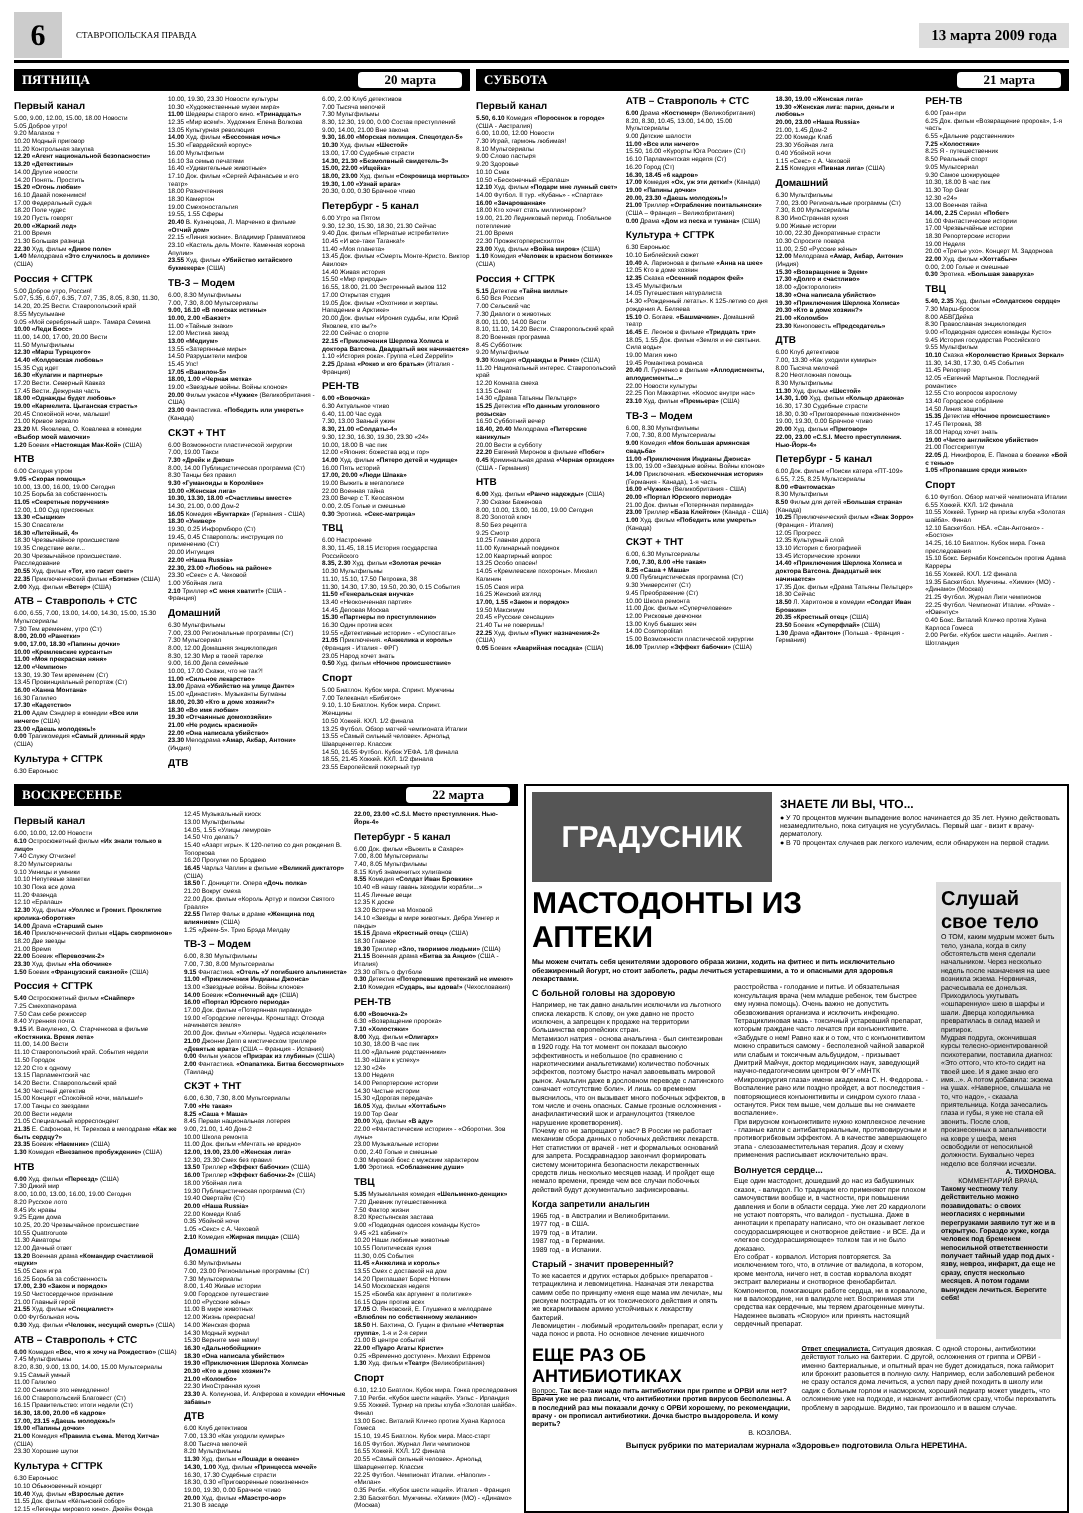6
СТАВРОПОЛЬСКАЯ ПРАВДА
13 марта 2009 года
ПЯТНИЦА 20 марта
Первый канал
5.00, 9.00, 12.00, 15.00, 18.00 Новости
5.05 Доброе утро!
9.20 Малахов +
10.20 Модный приговор
11.20 Контрольная закупка
12.20 «Агент национальной безопасности»
13.20 «Детективы»
14.00 Другие новости
14.20 Понять. Простить
15.20 «Огонь любви»
16.10 Давай поженимся!
17.00 Федеральный судья
18.20 Поле чудес
19.20 Пусть говорят
20.00 «Жаркий лед»
21.00 Время
21.30 Большая разница
22.30 Худ. фильм «Дикое поле»
1.40 Мелодрама «Это случилось в долине» (США)
Россия + СГТРК
5.00 Доброе утро, Россия!
5.07, 5.35, 6.07, 6.35, 7.07, 7.35, 8.05, 8.30, 11.30, 14.20, 20.25 Вести. Ставропольский край
8.55 Мусульмане
9.05 «Мой серебряный шар». Тамара Семина
10.00 «Леди Босс»
11.00, 14.00, 17.00, 20.00 Вести
11.50 Мультфильмы
12.30 «Марш Турецкого»
14.40 «Колдовская любовь»
15.35 Суд идет
16.30 «Кулагин и партнеры»
17.20 Вести. Северный Кавказ
17.45 Вести. Дежурная часть
18.00 «Однажды будет любовь»
19.00 «Кармелита. Цыганская страсть»
20.45 Спокойной ночи, малыши!
21.00 Кривое зеркало
23.20 М. Яковлева, О. Ковалева в комедии «Выбор моей мамочки»
1.20 Боевик «Настоящая Мак-Кой» (США)
НТВ
6.00 Сегодня утром
9.05 «Скорая помощь»
10.00, 13.00, 16.00, 19.00 Сегодня
10.25 Борьба за собственность
11.05 «Секретные поручения»
12.00, 1.00 Суд присяжных
13.30 «Сыщики»
15.30 Спасатели
16.30 «Литейный, 4»
18.30 Чрезвычайное происшествие
19.35 Следствие вели...
20.30 Чрезвычайное происшествие. Расследование
20.55 Худ. фильм «Тот, кто гасит свет»
22.35 Приключенческий фильм «Бэтмэн» (США)
2.00 Худ. фильм «Ветер» (США)
АТВ – Ставрополь + СТС
6.00, 6.55, 7.00, 13.00, 14.00, 14.30, 15.00, 15.30 Мультсериалы
7.30 Тем временем, утро (Ст)
8.00, 20.00 «Ранетки»
9.00, 17.00, 18.30 «Папины дочки»
10.00 «Кремлевские курсанты»
11.00 «Моя прекрасная няня»
12.00 «Чемпион»
13.30, 19.30 Тем временем (Ст)
13.45 Провинциальный репортаж (Ст)
16.00 «Ханна Монтана»
16.30 Галилео
17.30 «Кадетство»
21.00 Адам Сэндлер в комедии «Все или ничего» (США)
23.00 «Даешь молодежь!»
0.00 Трагикомедия «Самый длинный ярд» (США)
Культура + СГТРК
6.30 Евроньюс
10.00, 19.30, 23.30 Новости культуры
10.30 «Художественные музеи мира»
11.00 Шедевры старого кино. «Тринадцать»
12.35 «Мир всем!». Художник Елена Волкова
13.05 Культурная революция
14.00 Худ. фильм «Бессонная ночь»
15.30 «Гвардейский корпус»
16.00 Мультфильм
16.10 За семью печатями
16.40 «Удивительные животные»
17.10 Док. фильм «Сергей Афанасьев и его театр»
18.00 Разночтения
18.30 Камертон
19.00 Смехоностальгия
19.55, 1.55 Сферы
20.40 В. Кузнецова, Л. Марченко в фильме «Отчий дом»
22.15 «Линия жизни». Владимир Грамматиков
23.10 «Кастель дель Монте. Каменная корона Апулии»
23.55 Худ. фильм «Убийство китайского букмекера» (США)
ТВ-3 – Модем
6.00, 8.30 Мультфильмы
7.00, 7.30, 8.00 Мультсериалы
9.00, 16.10 «В поисках истины»
10.00, 2.00 «Баязет»
11.00 «Тайные знаки»
12.00 Мистика звезд
13.00 «Медиум»
13.55 «Затерянные миры»
14.50 Разрушители мифов
15.45 Упс!
17.05 «Вавилон-5»
18.00, 1.00 «Черная метка»
19.00 «Звездные войны. Войны клонов»
20.00 Фильм ужасов «Чужие» (Великобритания - США)
23.00 Фантастика. «Победить или умереть» (Канада)
СКЭТ + ТНТ
6.00 Возможности пластической хирургии
7.00, 19.00 Такси
7.30 «Дрейк и Джош»
8.00, 14.00 Публицистическая программа (Ст)
8.30 Танцы без правил
9.30 «Гуманоиды в Королёве»
10.00 «Женская лига»
10.30, 13.30, 18.00 «Счастливы вместе»
14.30, 21.00, 0.00 Дом-2
16.05 Комедия «Бунтарка» (Германия - США)
18.30 «Универ»
19.30, 0.25 Информбюро (Ст)
19.45, 0.45 Ставрополь: инструкция по применению (Ст)
20.00 Интуиция
22.00 «Наша Russia»
22.30, 23.00 «Любовь на районе»
23.30 «Секс» с А. Чеховой
1.00 Убойная лига
2.10 Триллер «С меня хватит!» (США - Франция)
Домашний
6.30 Мультфильмы
7.00, 23.00 Региональные программы (Ст)
7.30 Мультсериал
8.00, 12.00 Домашняя энциклопедия
8.30, 12.30 Мир в твоей тарелке
9.00, 16.00 Дела семейные
10.00, 17.00 Скажи, что не так?!
11.00 «Сильное лекарство»
13.00 Драма «Убийство на улице Данте»
15.00 «Династия». Музыканты Бутманы
18.00, 20.30 «Кто в доме хозяин?»
18.30 «Во имя любви»
19.30 «Отчаянные домохозяйки»
21.00 «Не родись красивой»
22.00 «Она написала убийство»
23.30 Мелодрама «Амар, Акбар, Антони» (Индия)
ДТВ
6.00, 2.00 Клуб детективов
7.00 Тысяча мелочей
7.30 Мультфильмы
8.30, 12.30, 19.00, 0.00 Состав преступлений
9.00, 14.00, 21.00 Вне закона
9.30, 16.00 «Морская полиция. Спецотдел-5»
10.30 Худ. фильм «Шестой»
13.00, 17.00 Судебные страсти
14.30, 21.30 «Безмолвный свидетель-3»
15.00, 22.00 «Ищейка»
18.00, 23.00 Худ. фильм «Сокровища мертвых»
19.30, 1.00 «Узнай врага»
20.30, 0.00, 0.30 Брачное чтиво
Петербург - 5 канал
6.00 Утро на Пятом
9.30, 12.30, 15.30, 18.30, 21.30 Сейчас
9.40 Док. фильм «Пернатые истребители»
10.45 «И все-таки Таганка!»
11.40 «Моя планета»
13.45 Док. фильм «Смерть Монте-Кристо. Виктор Авилов»
14.40 Живая история
15.50 «Мир природы»
16.55, 18.00, 21.00 Экстренный вызов 112
17.00 Открытая студия
19.05 Док. фильм «Охотники и жертвы. Нападение в Арктике»
20.00 Док. фильм «Ирония судьбы, или Юрий Яковлев, кто вы?»
22.00 Сейчас о спорте
22.15 «Приключения Шерлока Холмса и доктора Ватсона. Двадцатый век начинается»
1.10 «История рока». Группа «Led Zeppelin»
2.25 Драма «Рокко и его братья» (Италия - Франция)
РЕН-ТВ
6.00 «Вовочка»
6.30 Актуальное чтиво
6.40, 11.00 Час суда
7.30, 13.00 Званый ужин
8.30, 21.00 «Солдаты-4»
9.30, 12.30, 16.30, 19.30, 23.30 «24»
10.00, 18.00 В час пик
12.00 «Япония: божества вод и гор»
14.00 Худ. фильм «Пятеро детей и чудище»
16.00 Пять историй
17.00, 20.00 «Люди Шпака»
19.00 Выжить в мегаполисе
22.00 Военная тайна
23.00 Вечер с Т. Кеосаяном
0.00, 2.05 Голые и смешные
0.30 Эротика. «Секс-матрица»
ТВЦ
6.00 Настроение
8.30, 11.45, 18.15 История государства Российского
8.35, 2.30 Худ. фильм «Золотая речка»
10.30 Мультфильмы
11.10, 15.10, 17.50 Петровка, 38
11.30, 14.30, 17.30, 19.50, 20.30, 0.15 События
11.50 «Генеральская внучка»
13.40 «Неоконченная партия»
14.45 Деловая Москва
15.30 «Партнеры по преступлению»
16.30 Один против всех
19.55 «Детективные истории» - «Супостаты»
21.05 Приключения. «Анжелика и король» (Франция - Италия - ФРГ)
23.05 Народ хочет знать
0.50 Худ. фильм «Ночное происшествие»
Спорт
5.00 Биатлон. Кубок мира. Спринт. Мужчины
7.00 Телеканал «Бибигон»
9.10, 1.10 Биатлон. Кубок мира. Спринт. Женщины
10.50 Хоккей. КХЛ. 1/2 финала
13.25 Футбол. Обзор матчей чемпионата Италии
13.55 «Самый сильный человек». Арнольд Шварценеггер. Классик
14.50, 16.55 Футбол. Кубок УЕФА. 1/8 финала
18.55, 21.45 Хоккей. КХЛ. 1/2 финала
23.55 Европейский покерный тур
СУББОТА 21 марта
Первый канал
5.50, 6.10 Комедия «Поросенок в городе» (США - Австралия)
6.00, 10.00, 12.00 Новости
7.30 Играй, гармонь любимая!
8.10 Мультсериалы
9.00 Слово пастыря
9.20 Здоровье
10.10 Смак
10.50 «Бесконечный «Ералаш»
12.10 Худ. фильм «Подари мне лунный свет»
14.00 Футбол. II тур. «Кубань» - «Спартак»
16.00 «Зачарованная»
18.00 Кто хочет стать миллионером?
19.00, 21.20 Ледниковый период. Глобальное потепление
21.00 Время
22.30 Прожекторперисхилтон
23.00 Худ. фильм «Война миров» (США)
1.10 Комедия «Человек в красном ботинке» (США)
Россия + СГТРК
5.15 Детектив «Тайна виллы»
6.50 Вся Россия
7.00 Сельский час
7.30 Диалоги о животных
8.00, 11.00, 14.00 Вести
8.10, 11.10, 14.20 Вести. Ставропольский край
8.20 Военная программа
8.45 Субботник
9.20 Мультфильм
9.30 Комедия «Однажды в Риме» (США)
11.20 Национальный интерес. Ставропольский край
12.20 Комната смеха
13.15 Сенат
14.30 «Драма Татьяны Пельтцер»
15.25 Детектив «По данным уголовного розыска»
16.50 Субботний вечер
18.40, 20.40 Мелодрама «Питерские каникулы»
20.00 Вести в субботу
22.20 Евгений Миронов в фильме «Побег»
0.45 Криминальная драма «Черная орхидея» (США - Германия)
НТВ
6.00 Худ. фильм «Ранчо надежды» (США)
7.30 Сказки Баженова
8.00, 10.00, 13.00, 16.00, 19.00 Сегодня
8.20 Золотой ключ
8.50 Без рецепта
9.25 Смотр
10.25 Главная дорога
11.00 Кулинарный поединок
12.00 Квартирный вопрос
13.25 Особо опасен!
14.05 «Кремлевские похороны». Михаил Калинин
15.05 Своя игра
16.25 Женский взгляд
17.00, 1.55 «Закон и порядок»
19.50 Максимум
20.45 «Русские сенсации»
21.40 Ты не поверишь!
22.25 Худ. фильм «Пункт назначения-2» (США)
0.05 Боевик «Аварийная посадка» (США)
АТВ – Ставрополь + СТС
6.00 Драма «Костюмер» (Великобритания)
8.20, 8.30, 10.45, 13.00, 14.00, 15.00 Мультсериалы
9.00 Детские шалости
11.00 «Все или ничего»
15.50, 16.00 «Курорты Юга России» (Ст)
16.10 Парламентская неделя (Ст)
16.20 Город (Ст)
16.30, 18.45 «6 кадров»
17.00 Комедия «Ох, уж эти детки!» (Канада)
19.00 «Папины дочки»
20.00, 23.30 «Даешь молодежь!»
21.00 Триллер «Ограбление поитальянски» (США – Франция – Великобритания)
0.00 Драма «Дом из песка и тумана» (США)
Культура + СГТРК
6.30 Евроньюс
10.10 Библейский сюжет
10.40 А. Ларионова в фильме «Анна на шее»
12.05 Кто в доме хозяин
12.35 Сказка «Осенний подарок фей»
13.45 Мультфильм
14.05 Путешествия натуралиста
14.30 «Рожденный летать». К 125-летию со дня рождения А. Беляева
15.10 О. Богаев. «Башмачкин». Домашний театр
16.45 Е. Леонов в фильме «Тридцать три»
18.05, 1.55 Док. фильм «Земля и ее святыни. Сила воды»
19.00 Магия кино
19.45 Романтика романса
20.40 Л. Гурченко в фильме «Аплодисменты, аплодисменты...»
22.00 Новости культуры
22.25 Пол Маккартни. «Космос внутри нас»
23.10 Худ. фильм «Премьера» (США)
ТВ-3 – Модем
6.00, 8.30 Мультфильмы
7.00, 7.30, 8.00 Мультсериалы
9.00 Комедия «Моя большая армянская свадьба»
11.00 «Приключения Индианы Джонса»
13.00, 19.00 «Звездные войны. Войны клонов»
14.00 Приключения. «Бесконечная история» (Германия - Канада), 1-я часть
16.00 «Чужие» (Великобритания - США)
20.00 «Портал Юрского периода»
21.00 Док. фильм «Потерянная пирамида»
23.00 Триллер «База Клейтон» (Канада - США)
1.00 Худ. фильм «Победить или умереть» (Канада)
СКЭТ + ТНТ
6.00, 6.30 Мультсериалы
7.00, 7.30, 8.00 «Не такая»
8.25 «Саша + Маша»
9.00 Публицистическая программа (Ст)
9.30 Университет (Ст)
9.45 Преображение (Ст)
10.00 Школа ремонта
11.00 Док. фильм «Суперчеловеки»
12.00 Рисковые девчонки
13.00 Клуб бывших жен
14.00 Cosmopolitan
15.00 Возможности пластической хирургии
16.00 Триллер «Эффект бабочки» (США)
18.30, 19.00 «Женская лига»
19.30 «Женская лига: парни, деньги и любовь»
20.00, 23.00 «Наша Russia»
21.00, 1.45 Дом-2
22.00 Комеди Клаб
23.30 Убойная лига
0.40 Убойной ночи
1.15 «Секс» с А. Чеховой
2.15 Комедия «Пивная лига» (США)
Домашний
6.30 Мультфильмы
7.00, 23.00 Региональные программы (Ст)
7.30, 8.00 Мультсериалы
8.30 ИноСтранная кухня
9.00 Живые истории
10.00, 22.30 Декоративные страсти
10.30 Спросите повара
11.00, 2.50 «Русские жёны»
12.00 Мелодрама «Амар, Акбар, Антони» (Индия)
15.30 «Возвращение в Эдем»
17.30 «Долго и счастливо»
18.00 «Доктороло­гия»
18.30 «Она написала убийство»
19.30 «Приключения Шерлока Холмса»
20.30 «Кто в доме хозяин?»
21.00 «Коломбо»
23.30 Киноповесть «Председатель»
ДТВ
6.00 Клуб детективов
7.00, 13.30 «Как уходили кумиры»
8.00 Тысяча мелочей
8.20 Неотложная помощь
8.30 Мультфильмы
11.30 Худ. фильм «Шестой»
14.30, 1.00 Худ. фильм «Кольцо дракона»
16.30, 17.30 Судебные страсти
18.30, 0.30 «Приговоренные пожизненно»
19.00, 19.30, 0.00 Брачное чтиво
20.00 Худ. фильм «Приговор»
22.00, 23.00 «C.S.I. Место преступления. Нью-Йорк-4»
Петербург - 5 канал
6.00 Док. фильм «Поиски катера «ПТ-109»
6.55, 7.25, 8.25 Мультсериалы
8.00 «Фантомаска»
8.30 Мультфильм
8.50 Фильм для детей «Большая страна» (Канада)
10.25 Приключенческий фильм «Знак Зорро» (Франция - Италия)
12.05 Прогресс
12.35 Культурный слой
13.10 История с биографией
13.45 Исторические хроники
14.40 «Приключения Шерлока Холмса и доктора Ватсона. Двадцатый век начинается»
17.35 Док. фильм «Драма Татьяны Пельтцер»
18.30 Сейчас
18.50 Л. Харитонов в комедии «Солдат Иван Бровкин»
20.35 «Крестный отец» (США)
23.50 Боевик «Суперфлай» (США)
1.30 Драма «Дантон» (Польша - Франция - Германия)
РЕН-ТВ
6.00 Гран-при
6.25 Док. фильм «Возвращение пророка», 1-я часть
6.55 «Дальние родственники»
7.25 «Холостяки»
8.25 Я - путешественник
8.50 Реальный спорт
9.05 Мультсериал
9.30 Самое шокирующее
10.30, 18.00 В час пик
11.30 Top Gear
12.30 «24»
13.00 Военная тайна
14.00, 2.25 Сериал «Побег»
16.00 Фантастические истории
17.00 Чрезвычайные истории
18.30 Репортерские истории
19.00 Неделя
20.00 «Третье ухо». Концерт М. Задорнова
22.00 Худ. фильм «Хоттабыч»
0.00, 2.00 Голые и смешные
0.30 Эротика. «Большая заваруха»
ТВЦ
5.40, 2.35 Худ. фильм «Солдатское сердце»
7.30 Марш-бросок
8.00 АБВГДейка
8.30 Православная энциклопедия
9.00 «Подводная одиссея команды Кусто»
9.45 История государства Российского
9.55 Мультфильм
10.10 Сказка «Королевство Кривых Зеркал»
11.30, 14.30, 17.30, 0.45 События
11.45 Репортер
12.05 «Евгений Мартынов. Последний романтик»
12.55 Сто вопросов взрослому
13.40 Городское собрание
14.50 Линия защиты
15.35 Детектив «Ночное происшествие»
17.45 Петровка, 38
18.00 Народ хочет знать
19.00 «Чисто английское убийство»
21.00 Постскриптум
22.05 Д. Никифоров, Е. Панова в боевике «Бой с тенью»
1.05 «Пропавшие среди живых»
Спорт
6.10 Футбол. Обзор матчей чемпионата Италии
6.55 Хоккей. КХЛ. 1/2 финала
10.55 Хоккей. Турнир на призы клуба «Золотая шайба». Финал
12.10 Баскетбол. НБА. «Сан-Антонио» - «Бостон»
14.25, 16.10 Биатлон. Кубок мира. Гонка преследования
15.10 Бокс. Бернаби Консепсьон против Адама Карреры
16.55 Хоккей. КХЛ. 1/2 финала
19.35 Баскетбол. Мужчины. «Химки» (МО) - «Динамо» (Москва)
21.25 Футбол. Журнал Лиги чемпионов
22.25 Футбол. Чемпионат Италии. «Рома» - «Ювентус»
0.40 Бокс. Виталий Кличко против Хуана Карлоса Гомеса
2.00 Регби. «Кубок шести наций». Англия - Шотландия
ВОСКРЕСЕНЬЕ 22 марта
Первый канал
6.00, 10.00, 12.00 Новости
6.10 Остросюжетный фильм «Их знали только в лицо»
7.40 Служу Отчизне!
8.20 Мультсериалы
9.10 Умницы и умники
10.10 Непутевые заметки
10.30 Пока все дома
11.20 Фазенда
12.10 «Ералаш»
12.30 Худ. фильм «Уоллес и Громит. Проклятие кролика-оборотня»
14.00 Драма «Старший сын»
16.40 Приключенческий фильм «Царь скорпионов»
18.20 Две звезды
21.00 Время
22.00 Боевик «Перевозчик-2»
23.30 Худ. фильм «На обочине»
1.50 Боевик «Французский связной» (США)
Россия + СГТРК
5.40 Остросюжетный фильм «Снайпер»
7.25 Смехопанорама
7.50 Сам себе режиссер
8.40 Утренняя почта
9.15 И. Вакуленко, О. Старченкова в фильме «Костяника. Время лета»
11.00, 14.00 Вести
11.10 Ставропольский край. События недели
11.50 Городок
12.20 Сто к одному
13.15 Парламентский час
14.20 Вести. Ставропольский край
14.30 Честный детектив
15.00 Концерт «Спокойной ночи, малыши!»
17.00 Танцы со звездами
20.00 Вести недели
21.05 Специальный корреспондент
21.35 Е. Сафонова, Н. Терехова в мелодраме «Как же быть сердцу?»
23.35 Боевик «Наемник» (США)
1.30 Комедия «Внезапное пробуждение» (США)
НТВ
6.00 Худ. фильм «Переезд» (США)
7.30 Дикий мир
8.00, 10.00, 13.00, 16.00, 19.00 Сегодня
8.20 Русское лото
8.45 Их нравы
9.25 Едим дома
10.25, 20.20 Чрезвычайное происшествие
10.55 Quattroruote
11.30 Авиаторы
12.00 Дачный ответ
13.20 Военная драма «Командир счастливой «щуки»
15.05 Своя игра
16.25 Борьба за собственность
17.00, 2.30 «Закон и порядок»
19.50 Чистосердечное признание
21.00 Главный герой
21.55 Худ. фильм «Специалист»
0.00 Футбольная ночь
0.30 Худ. фильм «Человек, несущий смерть» (США)
АТВ – Ставрополь + СТС
6.00 Комедия «Все, что я хочу на Рождество» (США)
7.45 Мультфильмы
8.20, 8.30, 9.00, 13.00, 14.00, 15.00 Мультсериалы
9.15 Самый умный
11.00 Галилео
12.00 Снимите это немедленно!
16.00 Ставропольский Благовест (Ст)
16.15 Правительство: итоги недели (Ст)
16.30, 18.00, 20.00 «6 кадров»
17.00, 23.15 «Даешь молодежь!»
19.00 «Папины дочки»
21.00 Комедия «Правила съема. Метод Хитча» (США)
23.30 Хорошие шутки
Культура + СГТРК
6.30 Евроньюс
10.10 Обыкновенный концерт
10.40 Худ. фильм «Взрослые дети»
11.55 Док. фильм «Кёльнский собор»
12.15 «Легенды мирового кино». Джейн Фонда
12.45 Музыкальный киоск
13.00 Мультфильмы
14.05, 1.55 «Улицы лемуров»
14.50 Что делать?
15.40 «Азарт игры». К 120-летию со дня рождения В. Топоркова
16.20 Прогулки по Бродвею
16.45 Чарльз Чаплин в фильме «Великий диктатор» (США)
18.50 Г. Доницетти. Опера «Дочь полка»
21.20 Вокруг смеха
22.00 Док. фильм «Король Артур и поиски Святого Грааля»
22.55 Питер Фальк в драме «Женщина под влиянием» (США)
1.25 «Джем-5». Трио Брэда Мелдау
ТВ-3 – Модем
6.00, 8.30 Мультфильмы
7.00, 7.30, 8.00 Мультсериалы
9.15 Фантастика. «Отель «У погибшего альпиниста»
11.00 «Приключения Индианы Джонса»
13.00 «Звездные войны. Войны клонов»
14.00 Боевик «Солнечный ад» (США)
16.00 «Портал Юрского периода»
17.00 Док. фильм «Потерянная пирамида»
19.00 «Городские легенды. Кронштадт. Отсюда начинается земля»
20.00 Док. фильм «Хилеры. Чудеса исцеления»
21.00 Джонни Депп в мистическом триллере «Девятые врата» (США – Франция - Испания)
0.00 Фильм ужасов «Призрак из глубины» (США)
2.00 Фантастика. «Опапатика. Битва бессмертных» (Таиланд)
СКЭТ + ТНТ
6.00, 6.30, 7.30, 8.00 Мультсериалы
7.00 «Не такая»
8.25 «Саша + Маша»
8.45 Первая национальная лотерея
9.00, 21.00, 1.40 Дом-2
10.00 Школа ремонта
11.00 Док. фильм «Мечтать не вредно»
12.00, 19.00, 23.00 «Женская лига»
12.30, 23.30 Смех без правил
13.50 Триллер «Эффект бабочки» (США)
16.00 Триллер «Эффект бабочки-2» (США)
18.00 Убойная лига
19.30 Публицистическая программа (Ст)
19.40 Овертайм (Ст)
20.00 «Наша Russia»
22.00 Комеди Клаб
0.35 Убойной ночи
1.05 «Секс» с А. Чеховой
2.10 Комедия «Жирная пицца» (США)
Домашний
6.30 Мультфильмы
7.00, 23.00 Региональные программы (Ст)
7.30 Мультсериалы
8.00, 1.40 Живые истории
9.00 Городское путешествие
10.00 «Русские жёны»
11.00 В мире животных
12.00 Жизнь прекрасна!
14.00 Женская форма
14.30 Модный журнал
15.30 Верните мне маму!
16.30 «Дальнобойщики»
18.30 «Она написала убийство»
19.30 «Приключения Шерлока Холмса»
20.30 «Кто в доме хозяин?»
21.00 «Коломбо»
22.30 ИноСтранная кухня
23.30 А. Колкунова, И. Алферова в комедии «Ночные забавы»
ДТВ
6.00 Клуб детективов
7.00, 13.30 «Как уходили кумиры»
8.00 Тысяча мелочей
8.20 Мультфильмы
11.30 Худ. фильм «Лошади в океане»
14.30, 1.00 Худ. фильм «Принцесса мечей»
16.30, 17.30 Судебные страсти
18.30, 0.30 «Приговоренные пожизненно»
19.00, 19.30, 0.00 Брачное чтиво
20.00 Худ. фильм «Маэстро-вор»
21.30 В засаде
22.00, 23.00 «C.S.I. Место преступления. Нью-Йорк-4»
Петербург - 5 канал
6.00 Док. фильм «Выжить в Сахаре»
7.00, 8.00 Мультсериалы
7.40, 8.05 Мультфильмы
8.15 Клуб знаменитых хулиганов
8.55 Комедия «Солдат Иван Бровкин»
10.40 «В нашу гавань заходили корабли...»
11.45 Личные вещи
12.35 К доске
13.20 Встречи на Моховой
14.10 «Звезды в мире животных. Дебра Уингер и панды»
15.15 Драма «Крестный отец» (США)
18.30 Главное
19.30 Триллер «Зло, творимое людьми» (США)
21.15 Военная драма «Битва за Анцио» (США - Италия)
23.30 оПять о футболе
0.30 Детектив «Потерпевшие претензий не имеют»
2.10 Комедия «Сударь, вы вдова!» (Чехословакия)
РЕН-ТВ
6.00 «Вовочка-2»
6.30 «Возвращение пророка»
7.10 «Холостяки»
8.00 Худ. фильм «Олигарх»
10.30, 18.00 В час пик
11.00 «Дальние родственники»
11.30 «Шаги к успеху»
12.30 «24»
13.00 Неделя
14.00 Репортерские истории
14.30 Чистые истории
15.30 «Дорогая передача»
16.05 Худ. фильм «Хоттабыч»
19.00 Top Gear
20.00 Худ. фильм «В аду»
22.00 «Фантастические истории» - «Оборотни. Зов луны»
23.00 Музыкальные истории
0.00, 2.40 Голые и смешные
0.30 Мировой бокс с мужским характером
1.00 Эротика. «Соблазнение души»
ТВЦ
5.35 Музыкальная комедия «Шельменко-денщик»
7.20 Дневник путешественника
7.50 Фактор жизни
8.20 Крестьянская застава
9.00 «Подводная одиссея команды Кусто»
9.45 «21 кабинет»
10.20 Наши любимые животные
10.55 Политическая кухня
11.30, 0.05 События
11.45 «Анжелика и король»
13.55 Смех с доставкой на дом
14.20 Приглашает Борис Ноткин
14.50 Московская неделя
15.25 «Бомба как аргумент в политике»
16.15 Один против всех
17.05 О. Янковский, Е. Глушенко в мелодраме «Влюблен по собственному желанию»
18.50 Н. Бахтина, О. Гущин в фильме «Четвертая группа», 1-я и 2-я серии
21.00 В центре событий
22.00 «Пуаро Агаты Кристи»
0.25 «Временно доступен». Михаил Ефремов
1.30 Худ. фильм «Театр» (Великобритания)
Спорт
6.10, 12.10 Биатлон. Кубок мира. Гонка преследования
7.10 Регби. «Кубок шести наций». Уэльс - Ирландия
9.55 Хоккей. Турнир на призы клуба «Золотая шайба». Финал
13.00 Бокс. Виталий Кличко против Хуана Карлоса Гомеса
15.10, 19.45 Биатлон. Кубок мира. Масс-старт
16.05 Футбол. Журнал Лиги чемпионов
16.55 Хоккей. КХЛ. 1/2 финала
20.55 «Самый сильный человек». Арнольд Шварценеггер. Классик
22.25 Футбол. Чемпионат Италии. «Наполи» - «Милан»
0.35 Регби. «Кубок шести наций». Италия - Франция
2.30 Баскетбол. Мужчины. «Химки» (МО) - «Динамо» (Москва)
ГРАДУСНИК
ЗНАЕТЕ ЛИ ВЫ, ЧТО...
● У 70 процентов мужчин выпадение волос начинается до 35 лет. Нужно действовать незамедлительно, пока ситуация не усугубилась. Первый шаг - визит к врачу-дерматологу.
● В 70 процентах случаев рак легкого излечим, если обнаружен на первой стадии.
МАСТОДОНТЫ ИЗ АПТЕКИ
Мы можем считать себя ценителями здорового образа жизни, ходить на фитнес и пить исключительно обезжиренный йогурт, но стоит заболеть, рады лечиться устаревшими, а то и опасными для здоровья лекарствами.
С больной головы на здоровую
Например, не так давно анальгин исключили из льготного списка лекарств. К слову, он уже давно не просто исключен, а запрещен к продаже на территории большинства европейских стран.
Метамизол натрия - основа анальгина - был синтезирован в 1920 году. На тот момент он показал высокую эффективность и небольшое (по сравнению с наркотическими анальгетиками) количество побочных эффектов, поэтому быстро начал завоевывать мировой рынок. Анальгин даже в дословном переводе с латинского означает «отсутствие боли». И лишь со временем выяснилось, что он вызывает много побочных эффектов, в том числе и очень опасных. Самые грозные осложнения - анафилактический шок и агранулоцитоз (тяжелое нарушение кроветворения).
Почему его не запрещают у нас? В России не работает механизм сбора данных о побочных действиях лекарств. Нет статистики от врачей - нет и формальных оснований для запрета. Росздравнадзор закончил формировать систему мониторинга безопасности лекарственных средств лишь несколько месяцев назад. И пройдет еще немало времени, прежде чем все случаи побочных действий будут документально зафиксированы.
Когда запретили анальгин
1965 год - в Австралии и Великобритании.
1977 год - в США.
1979 год - в Италии.
1987 год - в Германии.
1989 год - в Испании.
Старый - значит проверенный?
То же касается и других «старых добрых» препаратов - тетрациклина и левомицетина. Назначая эти лекарства самим себе по принципу «меня еще мама им лечила», мы рискуем пострадать от их токсического действия и опять же вскармливаем армию устойчивых к лекарству бактерий.
Левомицетин - любимый «родительский» препарат, если у чада понос и рвота. Но основное лечение кишечного расстройства - голодание и питье. И обязательная консультация врача (чем младше ребенок, тем быстрее ему нужна помощь). Очень важно не допустить обезвоживания организма и исключить инфекцию.
Тетрациклиновая мазь - токсичный устаревший препарат, которым граждане часто лечатся при конъюнктивите. «Забудьте о нем! Равно как и о том, что с конъюнктивитом можно справиться самому - бесполезной чайной заваркой или слабым и токсичным альбуцидом, - призывает Дмитрий Майчук, доктор медицинских наук, заведующий научно-педагогическим центром ФГУ «МНТК «Микрохирургия глаза» имени академика С. Н. Федорова. - Воспаление рано или поздно пройдет, а вот последствия - повторяющиеся конъюнктивиты и синдром сухого глаза - останутся. Риск тем выше, чем дольше вы не снимаете воспаление».
При вирусном конъюнктивите нужно комплексное лечение - глазные капли с антибактериальным, противовирусным и противогрибковым эффектом. А в качестве завершающего этапа - слезозаместительная терапия. Дозу и схему применения расписывает исключительно врач.
Волнуется сердце...
Еще один мастодонт, дошедший до нас из бабушкиных сказок, - валидол. По традиции его применяют при плохом самочувствии вообще и, в частности, при повышении давления и боли в области сердца. Уже лет 20 кардиологи не устают повторять, что валидол - пустышка. Даже в аннотации к препарату написано, что он оказывает легкое сосудорасширяющее и снотворное действие - и ВСЕ. Да и «легкое сосудорасширяющее» толком так и не было доказано.
Его собрат - корвалол. История повторяется. За исключением того, что, в отличие от валидола, в котором, кроме ментола, ничего нет, в состав корвалола входят экстракт валерианы и снотворное фенобарбитал.
Компонентов, помогающих работе сердца, ни в корвалоле, ни в валокордине, ни в валидоле нет. Воспринимая эти средства как сердечные, мы теряем драгоценные минуты. Надежнее вызвать «Скорую» или принять настоящий сердечный препарат.
Слушай свое тело
О ТОМ, каким мудрым может быть тело, узнала, когда в силу обстоятельств меня сделали начальником. Через несколько недель после назначения на шее возникла экзема. Нервничая, расчесывала ее донельзя. Приходилось укутывать «ошпаренную» шею в шарфы и шали. Дверца холодильника превратилась в склад мазей и притирок.
Мудрая подруга, окончившая курсы телесно-ориентированной психотерапии, поставила диагноз: «Это оттого, что кто-то сидит на твоей шее. И я даже знаю его имя...». А потом добавила: экзема на ушах. «Наверное, слышала не то, что надо», - сказала приятельница. Когда зачесались глаза и губы, я уже не стала ей звонить. После слов, произнесенных в запальчивости на ковре у шефа, меня освободили от непосильной должности. Буквально через неделю все болячки исчезли.
А. ТИХОНОВА.
КОММЕНТАРИЙ ВРАЧА.
Такому честному телу действительно можно позавидовать: о своих неогласиях с нервными перегрузками заявило тут же и в открытую. Гораздо хуже, когда человек под бременем непосильной ответственности получает тайный удар под дых - язву, невроз, инфаркт, да еще не сразу, спустя несколько месяцев. А потом годами вынужден лечиться. Берегите себя!
ЕЩЕ РАЗ ОБ АНТИБИОТИКАХ
Вопрос. Так все-таки надо пить антибиотики при гриппе и ОРВИ или нет? Врачи уже не раз писали, что антибиотики против вирусов бесполезны. А в последний раз мы показали дочку с ОРВИ хорошему, по рекомендации, врачу - он прописал антибиотики. Дочка быстро выздоровела. И кому верить?
В. КОЗЛОВА.
Ответ специалиста. Ситуация двоякая. С одной стороны, антибиотики действуют только на бактерии. С другой, осложнения от гриппа и ОРВИ - именно бактериальные, и опытный врач не будет дожидаться, пока гайморит или бронхит разовьется в полную силу. Например, если заболевший ребенок не сразу остался дома лечиться, а успел пару дней походить в школу или садик с больным горлом и насморком, хороший педиатр может увидеть, что осложнение уже на подходе, и назначит антибиотик сразу, чтобы перехватить проблему в зародыше. Видимо, так произошло и в вашем случае.
Выпуск рубрики по материалам журнала «Здоровье» подготовила Ольга НЕРЕТИНА.